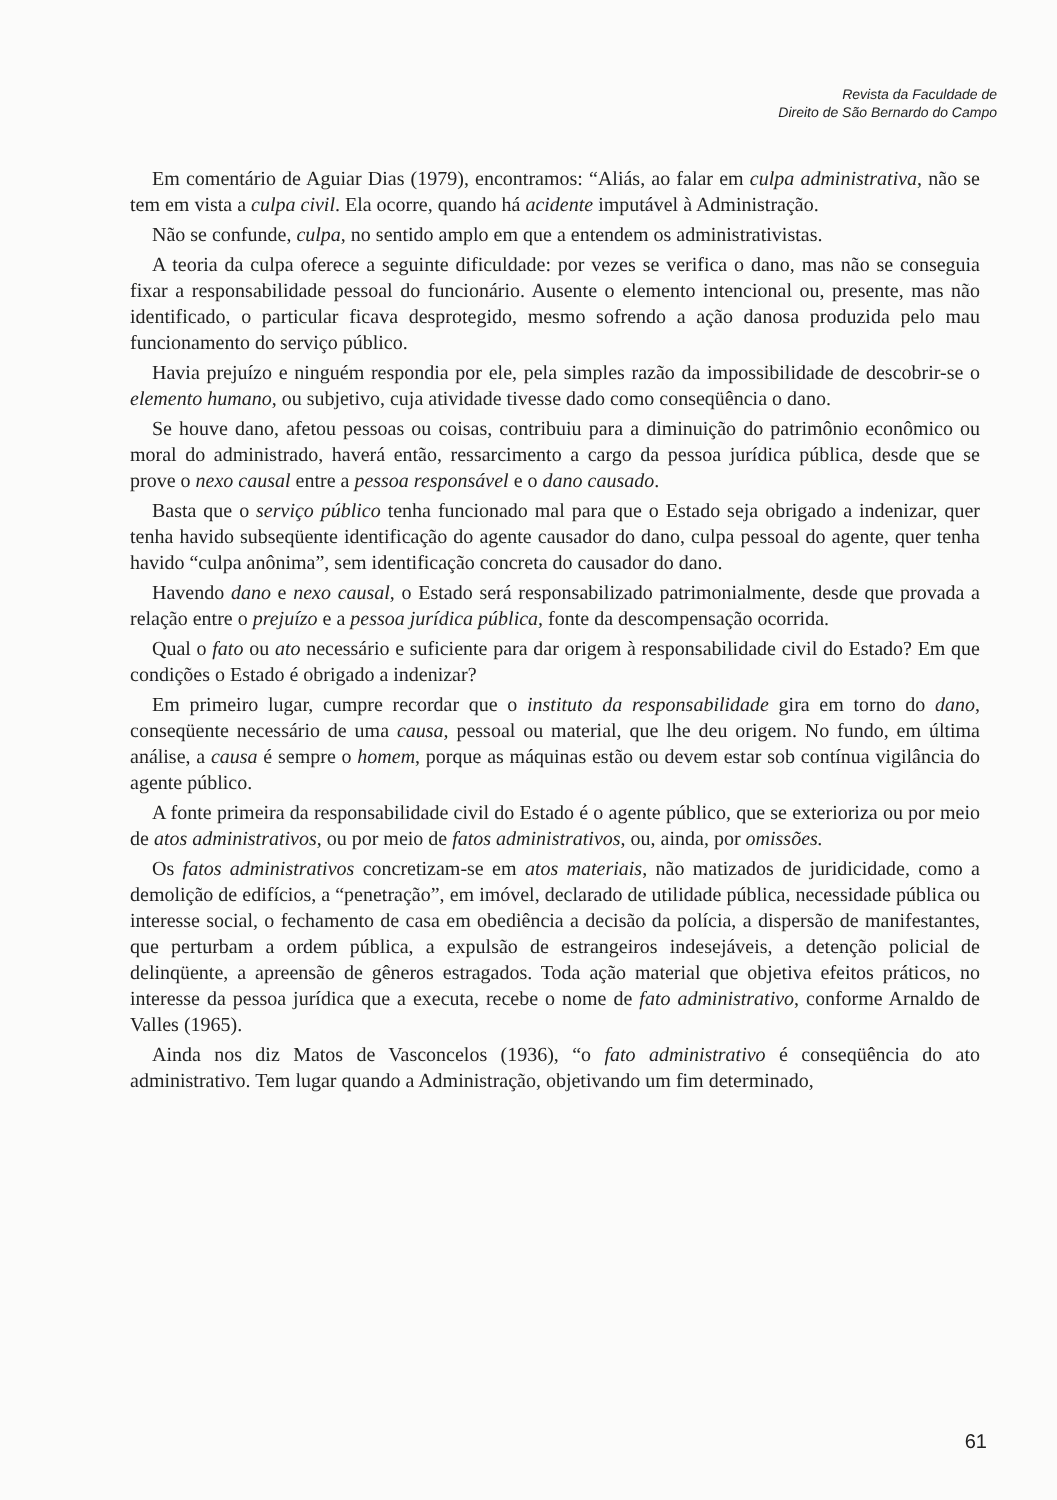Revista da Faculdade de
Direito de São Bernardo do Campo
Em comentário de Aguiar Dias (1979), encontramos: “Aliás, ao falar em culpa administrativa, não se tem em vista a culpa civil. Ela ocorre, quando há acidente imputável à Administração.
Não se confunde, culpa, no sentido amplo em que a entendem os administrativistas.
A teoria da culpa oferece a seguinte dificuldade: por vezes se verifica o dano, mas não se conseguia fixar a responsabilidade pessoal do funcionário. Ausente o elemento intencional ou, presente, mas não identificado, o particular ficava desprotegido, mesmo sofrendo a ação danosa produzida pelo mau funcionamento do serviço público.
Havia prejuízo e ninguém respondia por ele, pela simples razão da impossibilidade de descobrir-se o elemento humano, ou subjetivo, cuja atividade tivesse dado como conseqüência o dano.
Se houve dano, afetou pessoas ou coisas, contribuiu para a diminuição do patrimônio econômico ou moral do administrado, haverá então, ressarcimento a cargo da pessoa jurídica pública, desde que se prove o nexo causal entre a pessoa responsável e o dano causado.
Basta que o serviço público tenha funcionado mal para que o Estado seja obrigado a indenizar, quer tenha havido subseqüente identificação do agente causador do dano, culpa pessoal do agente, quer tenha havido “culpa anônima”, sem identificação concreta do causador do dano.
Havendo dano e nexo causal, o Estado será responsabilizado patrimonialmente, desde que provada a relação entre o prejuízo e a pessoa jurídica pública, fonte da descompensação ocorrida.
Qual o fato ou ato necessário e suficiente para dar origem à responsabilidade civil do Estado? Em que condições o Estado é obrigado a indenizar?
Em primeiro lugar, cumpre recordar que o instituto da responsabilidade gira em torno do dano, conseqüente necessário de uma causa, pessoal ou material, que lhe deu origem. No fundo, em última análise, a causa é sempre o homem, porque as máquinas estão ou devem estar sob contínua vigilância do agente público.
A fonte primeira da responsabilidade civil do Estado é o agente público, que se exterioriza ou por meio de atos administrativos, ou por meio de fatos administrativos, ou, ainda, por omissões.
Os fatos administrativos concretizam-se em atos materiais, não matizados de juridicidade, como a demolição de edifícios, a “penetração”, em imóvel, declarado de utilidade pública, necessidade pública ou interesse social, o fechamento de casa em obediência a decisão da polícia, a dispersão de manifestantes, que perturbam a ordem pública, a expulsão de estrangeiros indesejáveis, a detenção policial de delinqüente, a apreensão de gêneros estragados. Toda ação material que objetiva efeitos práticos, no interesse da pessoa jurídica que a executa, recebe o nome de fato administrativo, conforme Arnaldo de Valles (1965).
Ainda nos diz Matos de Vasconcelos (1936), “o fato administrativo é conseqüência do ato administrativo. Tem lugar quando a Administração, objetivando um fim determinado,
61